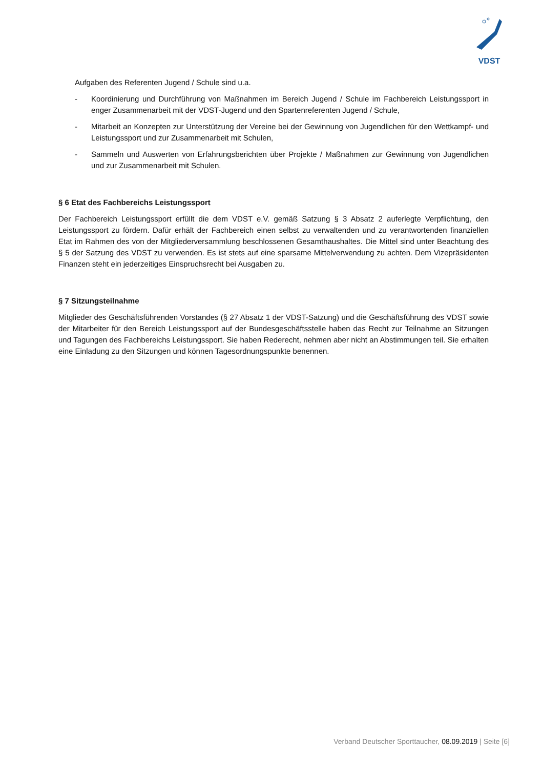VDST
Aufgaben des Referenten Jugend / Schule sind u.a.
- Koordinierung und Durchführung von Maßnahmen im Bereich Jugend / Schule im Fachbereich Leistungssport in enger Zusammenarbeit mit der VDST-Jugend und den Spartenreferenten Jugend / Schule,
- Mitarbeit an Konzepten zur Unterstützung der Vereine bei der Gewinnung von Jugendlichen für den Wettkampf- und Leistungssport und zur Zusammenarbeit mit Schulen,
- Sammeln und Auswerten von Erfahrungsberichten über Projekte / Maßnahmen zur Gewinnung von Jugendlichen und zur Zusammenarbeit mit Schulen.
§ 6 Etat des Fachbereichs Leistungssport
Der Fachbereich Leistungssport erfüllt die dem VDST e.V. gemäß Satzung § 3 Absatz 2 auferlegte Verpflichtung, den Leistungssport zu fördern. Dafür erhält der Fachbereich einen selbst zu verwaltenden und zu verantwortenden finanziellen Etat im Rahmen des von der Mitgliederversammlung beschlossenen Gesamthaushaltes. Die Mittel sind unter Beachtung des § 5 der Satzung des VDST zu verwenden. Es ist stets auf eine sparsame Mittelverwendung zu achten. Dem Vizepräsidenten Finanzen steht ein jederzeitiges Einspruchsrecht bei Ausgaben zu.
§ 7 Sitzungsteilnahme
Mitglieder des Geschäftsführenden Vorstandes (§ 27 Absatz 1 der VDST-Satzung) und die Geschäftsführung des VDST sowie der Mitarbeiter für den Bereich Leistungssport auf der Bundesgeschäftsstelle haben das Recht zur Teilnahme an Sitzungen und Tagungen des Fachbereichs Leistungssport. Sie haben Rederecht, nehmen aber nicht an Abstimmungen teil. Sie erhalten eine Einladung zu den Sitzungen und können Tagesordnungspunkte benennen.
Verband Deutscher Sporttaucher, 08.09.2019 | Seite [6]